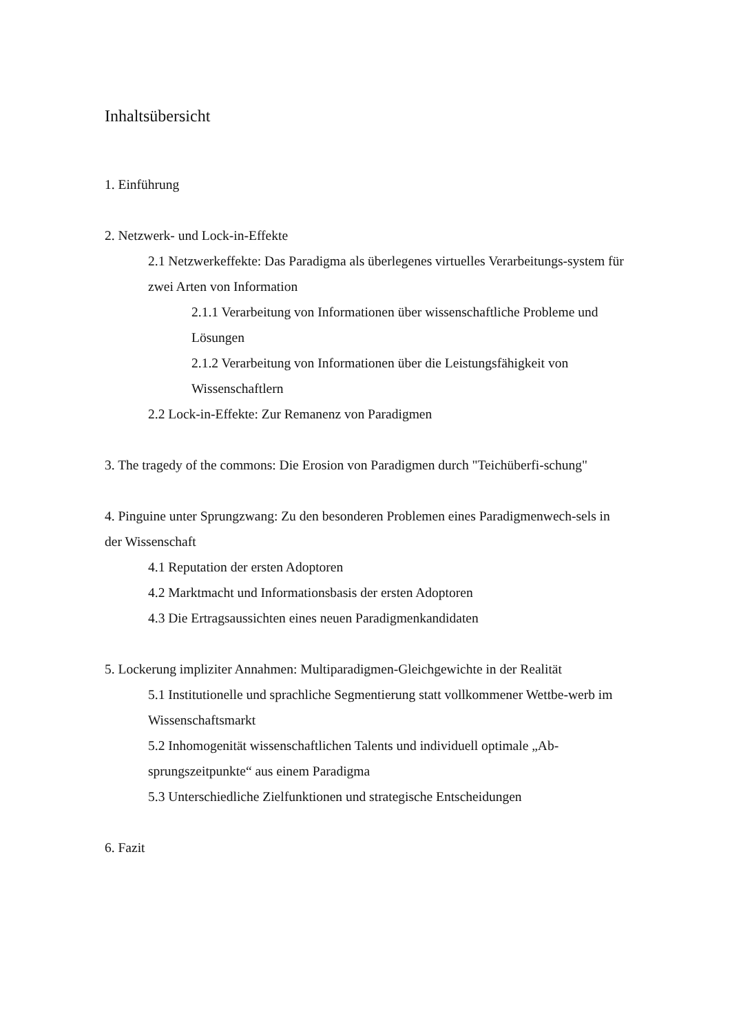Inhaltsübersicht
1. Einführung
2. Netzwerk- und Lock-in-Effekte
2.1 Netzwerkeffekte: Das Paradigma als überlegenes virtuelles Verarbeitungs-system für zwei Arten von Information
2.1.1 Verarbeitung von Informationen über wissenschaftliche Probleme und Lösungen
2.1.2 Verarbeitung von Informationen über die Leistungsfähigkeit von Wissenschaftlern
2.2 Lock-in-Effekte: Zur Remanenz von Paradigmen
3. The tragedy of the commons: Die Erosion von Paradigmen durch "Teichüberfi-schung"
4. Pinguine unter Sprungzwang: Zu den besonderen Problemen eines Paradigmenwech-sels in der Wissenschaft
4.1 Reputation der ersten Adoptoren
4.2 Marktmacht und Informationsbasis der ersten Adoptoren
4.3 Die Ertragsaussichten eines neuen Paradigmenkandidaten
5. Lockerung impliziter Annahmen: Multiparadigmen-Gleichgewichte in der Realität
5.1 Institutionelle und sprachliche Segmentierung statt vollkommener Wettbe-werb im Wissenschaftsmarkt
5.2 Inhomogenität wissenschaftlichen Talents und individuell optimale „Ab-sprungszeitpunkte“ aus einem Paradigma
5.3 Unterschiedliche Zielfunktionen und strategische Entscheidungen
6. Fazit